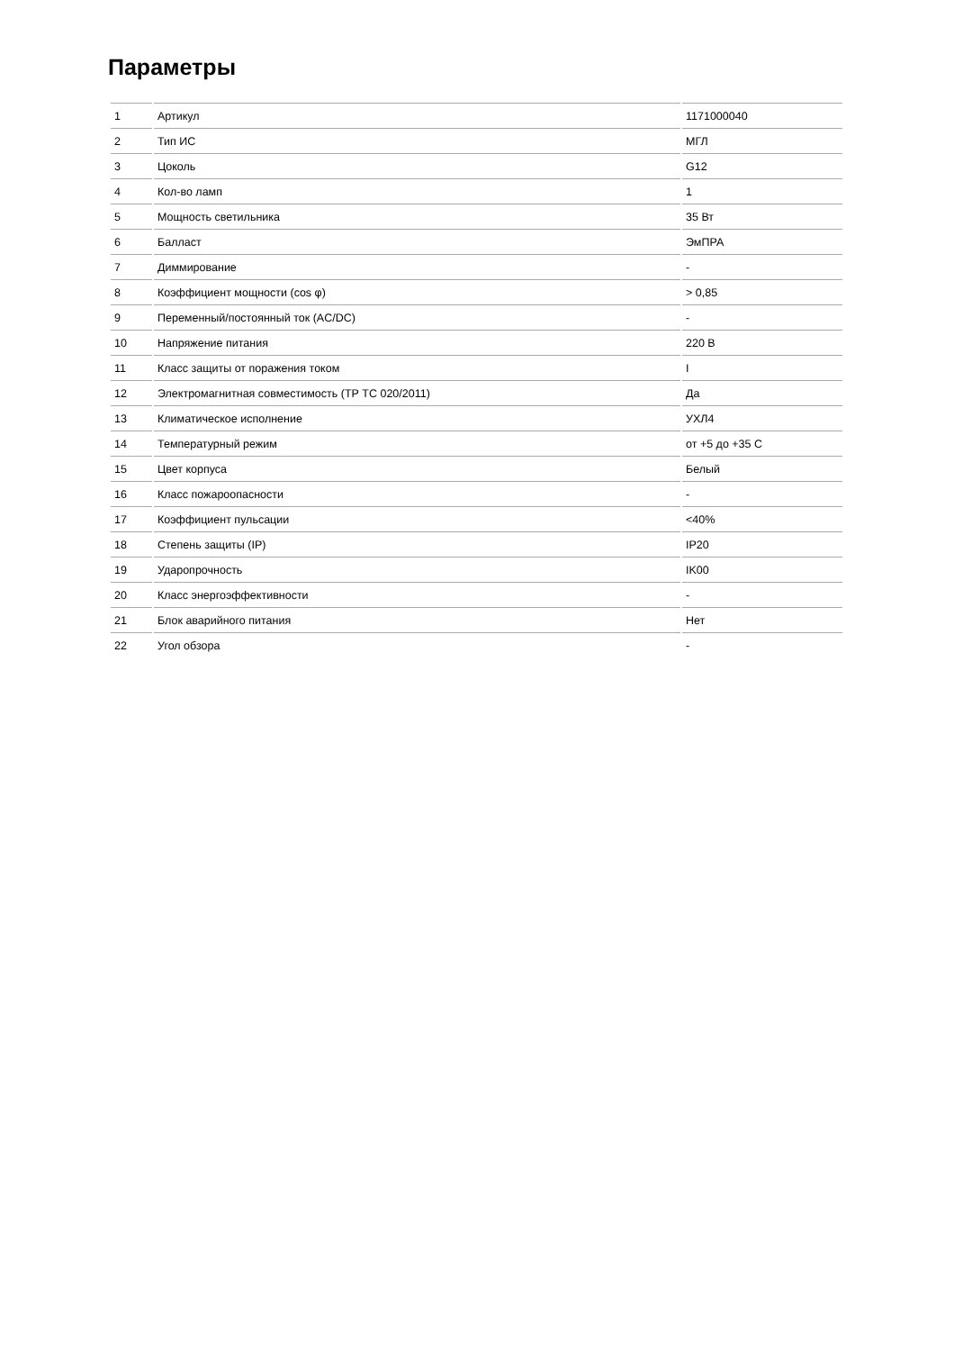Параметры
| 1 | Артикул | 1171000040 |
| 2 | Тип ИС | МГЛ |
| 3 | Цоколь | G12 |
| 4 | Кол-во ламп | 1 |
| 5 | Мощность светильника | 35 Вт |
| 6 | Балласт | ЭмПРА |
| 7 | Диммирование | - |
| 8 | Коэффициент мощности (cos φ) | > 0,85 |
| 9 | Переменный/постоянный ток (AC/DC) | - |
| 10 | Напряжение питания | 220 В |
| 11 | Класс защиты от поражения током | I |
| 12 | Электромагнитная совместимость (ТР ТС 020/2011) | Да |
| 13 | Климатическое исполнение | УХЛ4 |
| 14 | Температурный режим | от +5 до +35 C |
| 15 | Цвет корпуса | Белый |
| 16 | Класс пожароопасности | - |
| 17 | Коэффициент пульсации | <40% |
| 18 | Степень защиты (IP) | IP20 |
| 19 | Ударопрочность | IK00 |
| 20 | Класс энергоэффективности | - |
| 21 | Блок аварийного питания | Нет |
| 22 | Угол обзора | - |